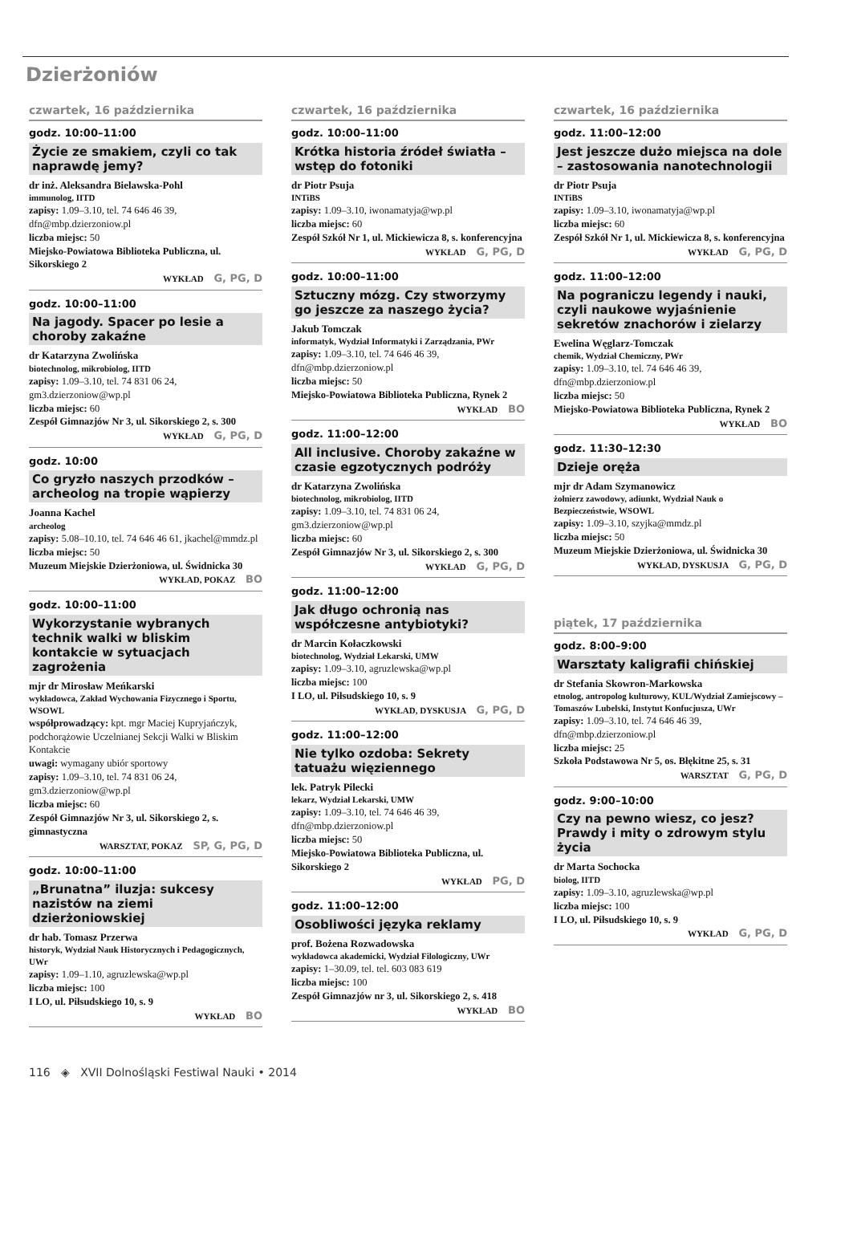Dzierżoniów
czwartek, 16 października
godz. 10:00–11:00
Życie ze smakiem, czyli co tak naprawdę jemy?
dr inż. Aleksandra Bielawska-Pohl
immunolog, IITD
zapisy: 1.09–3.10, tel. 74 646 46 39, dfn@mbp.dzierzoniow.pl
liczba miejsc: 50
Miejsko-Powiatowa Biblioteka Publiczna, ul. Sikorskiego 2
WYKŁAD G, PG, D
godz. 10:00–11:00
Na jagody. Spacer po lesie a choroby zakaźne
dr Katarzyna Zwolińska
biotechnolog, mikrobiolog, IITD
zapisy: 1.09–3.10, tel. 74 831 06 24, gm3.dzierzoniow@wp.pl
liczba miejsc: 60
Zespół Gimnazjów Nr 3, ul. Sikorskiego 2, s. 300
WYKŁAD G, PG, D
godz. 10:00
Co gryzło naszych przodków – archeolog na tropie wąpierzy
Joanna Kachel
archeolog
zapisy: 5.08–10.10, tel. 74 646 46 61, jkachel@mmdz.pl
liczba miejsc: 50
Muzeum Miejskie Dzierżoniowa, ul. Świdnicka 30
WYKŁAD, POKAZ BO
godz. 10:00–11:00
Wykorzystanie wybranych technik walki w bliskim kontakcie w sytuacjach zagrożenia
mjr dr Mirosław Meńkarski
wykładowca, Zakład Wychowania Fizycznego i Sportu, WSOWL
współprowadzący: kpt. mgr Maciej Kupryjańczyk, podchorążowie Uczelnianej Sekcji Walki w Bliskim Kontakcie
uwagi: wymagany ubiór sportowy
zapisy: 1.09–3.10, tel. 74 831 06 24, gm3.dzierzoniow@wp.pl
liczba miejsc: 60
Zespół Gimnazjów Nr 3, ul. Sikorskiego 2, s. gimnastyczna
WARSZTAT, POKAZ SP, G, PG, D
godz. 10:00–11:00
„Brunatna” iluzja: sukcesy nazistów na ziemi dzierżoniowskiej
dr hab. Tomasz Przerwa
historyk, Wydział Nauk Historycznych i Pedagogicznych, UWr
zapisy: 1.09–1.10, agruzlewska@wp.pl
liczba miejsc: 100
I LO, ul. Piłsudskiego 10, s. 9
WYKŁAD BO
czwartek, 16 października
godz. 10:00–11:00
Krótka historia źródeł światła – wstęp do fotoniki
dr Piotr Psuja
INTiBS
zapisy: 1.09–3.10, iwonamatyja@wp.pl
liczba miejsc: 60
Zespół Szkół Nr 1, ul. Mickiewicza 8, s. konferencyjna
WYKŁAD G, PG, D
godz. 10:00–11:00
Sztuczny mózg. Czy stworzymy go jeszcze za naszego życia?
Jakub Tomczak
informatyk, Wydział Informatyki i Zarządzania, PWr
zapisy: 1.09–3.10, tel. 74 646 46 39, dfn@mbp.dzierzoniow.pl
liczba miejsc: 50
Miejsko-Powiatowa Biblioteka Publiczna, Rynek 2
WYKŁAD BO
godz. 11:00–12:00
All inclusive. Choroby zakaźne w czasie egzotycznych podróży
dr Katarzyna Zwolińska
biotechnolog, mikrobiolog, IITD
zapisy: 1.09–3.10, tel. 74 831 06 24, gm3.dzierzoniow@wp.pl
liczba miejsc: 60
Zespół Gimnazjów Nr 3, ul. Sikorskiego 2, s. 300
WYKŁAD G, PG, D
godz. 11:00–12:00
Jak długo ochronią nas współczesne antybiotyki?
dr Marcin Kołaczkowski
biotechnolog, Wydział Lekarski, UMW
zapisy: 1.09–3.10, agruzlewska@wp.pl
liczba miejsc: 100
I LO, ul. Piłsudskiego 10, s. 9
WYKŁAD, DYSKUSJA G, PG, D
godz. 11:00–12:00
Nie tylko ozdoba: Sekrety tatuażu więziennego
lek. Patryk Pilecki
lekarz, Wydział Lekarski, UMW
zapisy: 1.09–3.10, tel. 74 646 46 39, dfn@mbp.dzierzoniow.pl
liczba miejsc: 50
Miejsko-Powiatowa Biblioteka Publiczna, ul. Sikorskiego 2
WYKŁAD PG, D
godz. 11:00–12:00
Osobliwości języka reklamy
prof. Bożena Rozwadowska
wykładowca akademicki, Wydział Filologiczny, UWr
zapisy: 1–30.09, tel. tel. 603 083 619
liczba miejsc: 100
Zespół Gimnazjów nr 3, ul. Sikorskiego 2, s. 418
WYKŁAD BO
czwartek, 16 października
godz. 11:00–12:00
Jest jeszcze dużo miejsca na dole – zastosowania nanotechnologii
dr Piotr Psuja
INTiBS
zapisy: 1.09–3.10, iwonamatyja@wp.pl
liczba miejsc: 60
Zespół Szkół Nr 1, ul. Mickiewicza 8, s. konferencyjna
WYKŁAD G, PG, D
godz. 11:00–12:00
Na pograniczu legendy i nauki, czyli naukowe wyjaśnienie sekretów znachorów i zielarzy
Ewelina Węglarz-Tomczak
chemik, Wydział Chemiczny, PWr
zapisy: 1.09–3.10, tel. 74 646 46 39, dfn@mbp.dzierzoniow.pl
liczba miejsc: 50
Miejsko-Powiatowa Biblioteka Publiczna, Rynek 2
WYKŁAD BO
godz. 11:30–12:30
Dzieje oręża
mjr dr Adam Szymanowicz
żołnierz zawodowy, adiunkt, Wydział Nauk o Bezpieczeństwie, WSOWL
zapisy: 1.09–3.10, szyjka@mmdz.pl
liczba miejsc: 50
Muzeum Miejskie Dzierżoniowa, ul. Świdnicka 30
WYKŁAD, DYSKUSJA G, PG, D
piątek, 17 października
godz. 8:00–9:00
Warsztaty kaligrafii chińskiej
dr Stefania Skowron-Markowska
etnolog, antropolog kulturowy, KUL/Wydział Zamiejscowy – Tomaszów Lubelski, Instytut Konfucjusza, UWr
zapisy: 1.09–3.10, tel. 74 646 46 39, dfn@mbp.dzierzoniow.pl
liczba miejsc: 25
Szkoła Podstawowa Nr 5, os. Błękitne 25, s. 31
WARSZTAT G, PG, D
godz. 9:00–10:00
Czy na pewno wiesz, co jesz? Prawdy i mity o zdrowym stylu życia
dr Marta Sochocka
biolog, IITD
zapisy: 1.09–3.10, agruzlewska@wp.pl
liczba miejsc: 100
I LO, ul. Piłsudskiego 10, s. 9
WYKŁAD G, PG, D
116 ◈ XVII Dolnośląski Festiwal Nauki • 2014